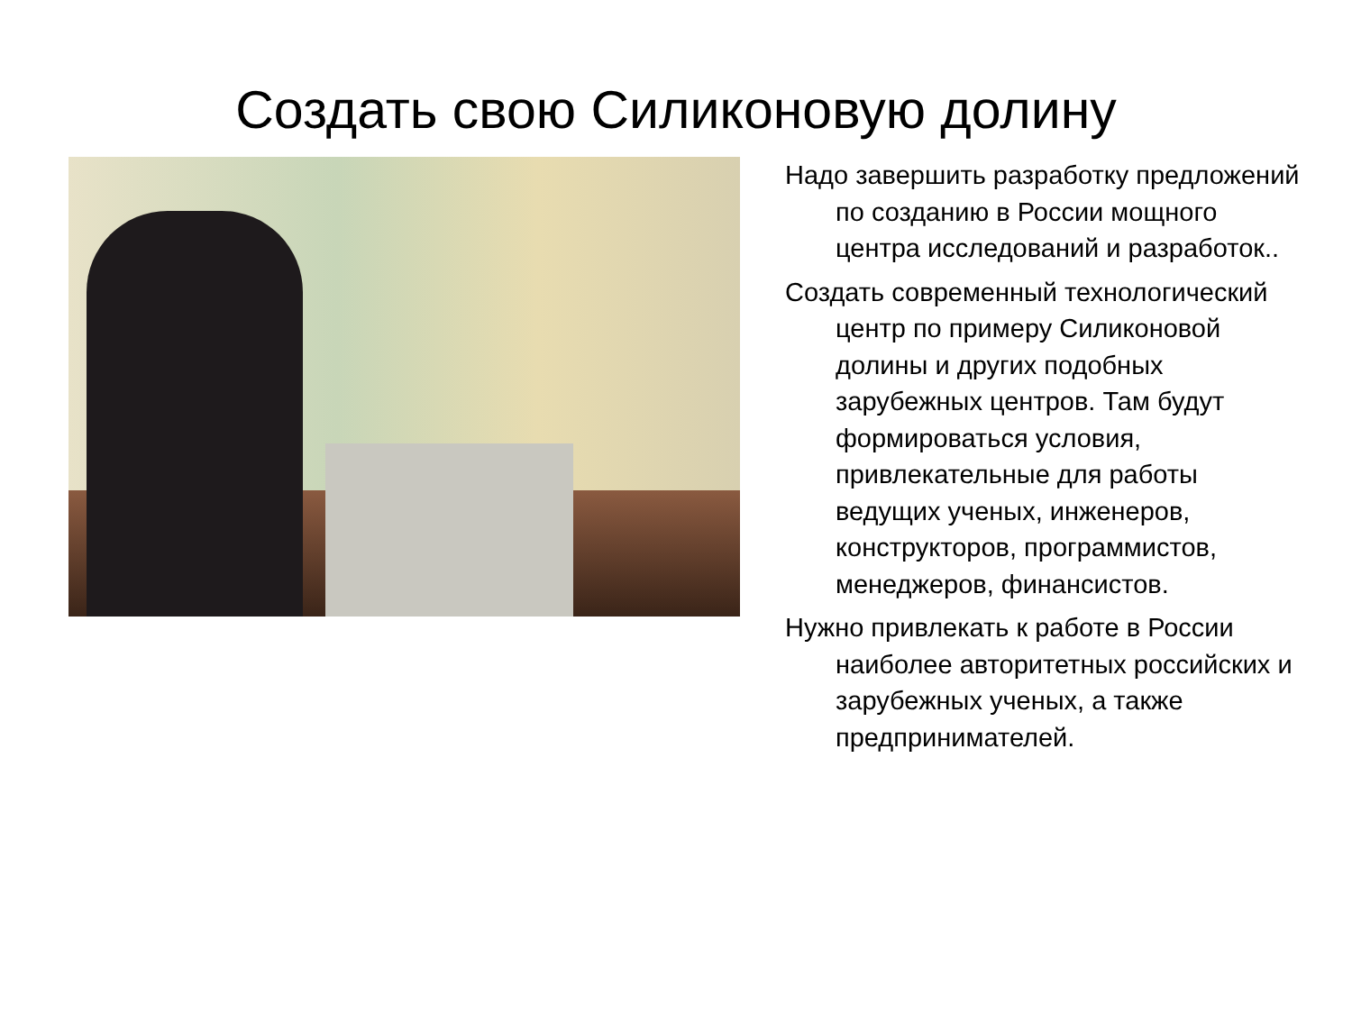Создать свою Силиконовую долину
Надо завершить разработку предложений по созданию в России мощного центра исследований и разработок..
Создать современный технологический центр по примеру Силиконовой долины и других подобных зарубежных центров. Там будут формироваться условия, привлекательные для работы ведущих ученых, инженеров, конструкторов, программистов, менеджеров, финансистов.
Нужно привлекать к работе в России наиболее авторитетных российских и зарубежных ученых, а также предпринимателей.